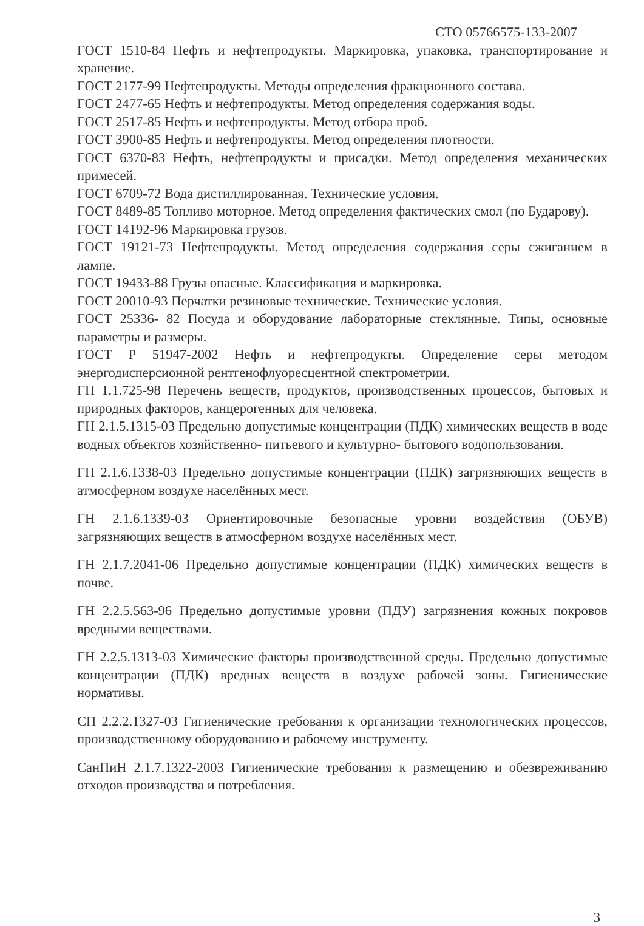СТО 05766575-133-2007
ГОСТ 1510-84 Нефть и нефтепродукты. Маркировка, упаковка, транспортирование и хранение.
ГОСТ 2177-99 Нефтепродукты. Методы определения фракционного состава.
ГОСТ 2477-65 Нефть и нефтепродукты. Метод определения содержания воды.
ГОСТ 2517-85 Нефть и нефтепродукты. Метод отбора проб.
ГОСТ 3900-85 Нефть и нефтепродукты. Метод определения плотности.
ГОСТ 6370-83 Нефть, нефтепродукты и присадки. Метод определения механических примесей.
ГОСТ 6709-72 Вода дистиллированная. Технические условия.
ГОСТ 8489-85 Топливо моторное. Метод определения фактических смол (по Бударову).
ГОСТ 14192-96 Маркировка грузов.
ГОСТ 19121-73 Нефтепродукты. Метод определения содержания серы сжиганием в лампе.
ГОСТ 19433-88 Грузы опасные. Классификация и маркировка.
ГОСТ 20010-93 Перчатки резиновые технические. Технические условия.
ГОСТ 25336- 82 Посуда и оборудование лабораторные стеклянные. Типы, основные параметры и размеры.
ГОСТ Р 51947-2002 Нефть и нефтепродукты. Определение серы методом энергодисперсионной рентгенофлуоресцентной спектрометрии.
ГН 1.1.725-98 Перечень веществ, продуктов, производственных процессов, бытовых и природных факторов, канцерогенных для человека.
ГН 2.1.5.1315-03 Предельно допустимые концентрации (ПДК) химических веществ в воде водных объектов хозяйственно- питьевого и культурно- бытового водопользования.
ГН 2.1.6.1338-03 Предельно допустимые концентрации (ПДК) загрязняющих веществ в атмосферном воздухе населённых мест.
ГН 2.1.6.1339-03 Ориентировочные безопасные уровни воздействия (ОБУВ) загрязняющих веществ в атмосферном воздухе населённых мест.
ГН 2.1.7.2041-06 Предельно допустимые концентрации (ПДК) химических веществ в почве.
ГН 2.2.5.563-96 Предельно допустимые уровни (ПДУ) загрязнения кожных покровов вредными веществами.
ГН 2.2.5.1313-03 Химические факторы производственной среды. Предельно допустимые концентрации (ПДК) вредных веществ в воздухе рабочей зоны. Гигиенические нормативы.
СП 2.2.2.1327-03 Гигиенические требования к организации технологических процессов, производственному оборудованию и рабочему инструменту.
СанПиН 2.1.7.1322-2003 Гигиенические требования к размещению и обезвреживанию отходов производства и потребления.
3